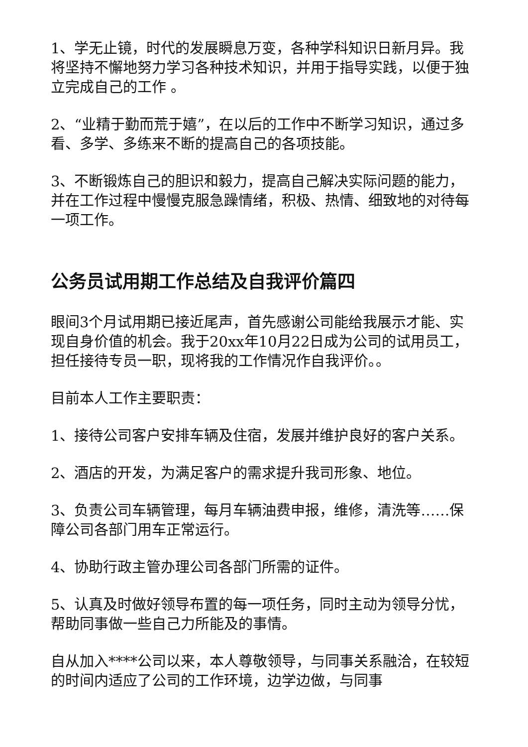1、学无止镜，时代的发展瞬息万变，各种学科知识日新月异。我将坚持不懈地努力学习各种技术知识，并用于指导实践，以便于独立完成自己的工作 。
2、“业精于勤而荒于嬉”，在以后的工作中不断学习知识，通过多看、多学、多练来不断的提高自己的各项技能。
3、不断锻炼自己的胆识和毅力，提高自己解决实际问题的能力，并在工作过程中慢慢克服急躁情绪，积极、热情、细致地的对待每一项工作。
公务员试用期工作总结及自我评价篇四
眼间3个月试用期已接近尾声，首先感谢公司能给我展示才能、实现自身价值的机会。我于20xx年10月22日成为公司的试用员工，担任接待专员一职，现将我的工作情况作自我评价。。
目前本人工作主要职责：
1、接待公司客户安排车辆及住宿，发展并维护良好的客户关系。
2、酒店的开发，为满足客户的需求提升我司形象、地位。
3、负责公司车辆管理，每月车辆油费申报，维修，清洗等……保障公司各部门用车正常运行。
4、协助行政主管办理公司各部门所需的证件。
5、认真及时做好领导布置的每一项任务，同时主动为领导分忧，帮助同事做一些自己力所能及的事情。
自从加入****公司以来，本人尊敬领导，与同事关系融洽，在较短的时间内适应了公司的工作环境，边学边做，与同事